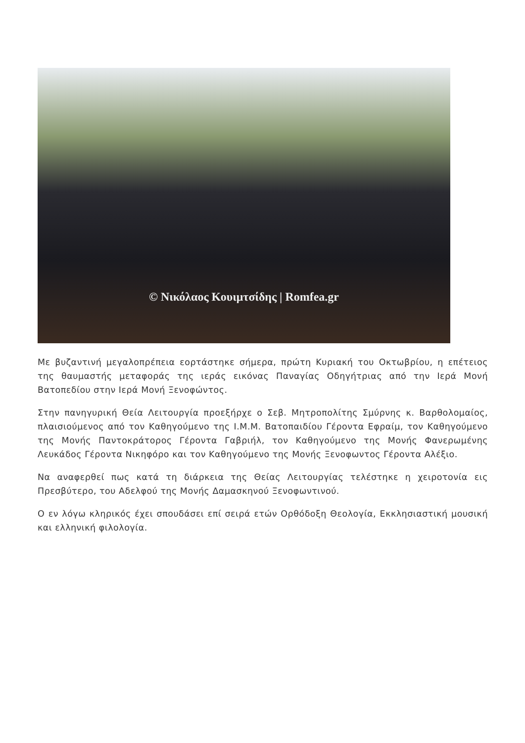© Νικόλαος Κουιμτσίδης | Romfea.gr
Με βυζαντινή μεγαλοπρέπεια εορτάστηκε σήμερα, πρώτη Κυριακή του Οκτωβρίου, η επέτειος της θαυμαστής μεταφοράς της ιεράς εικόνας Παναγίας Οδηγήτριας από την Ιερά Μονή Βατοπεδίου στην Ιερά Μονή Ξενοφώντος.
Στην πανηγυρική Θεία Λειτουργία προεξήρχε ο Σεβ. Μητροπολίτης Σμύρνης κ. Βαρθολομαίος, πλαισιούμενος από τον Καθηγούμενο της Ι.Μ.Μ. Βατοπαιδίου Γέροντα Εφραίμ, τον Καθηγούμενο της Μονής Παντοκράτορος Γέροντα Γαβριήλ, τον Καθηγούμενο της Μονής Φανερωμένης Λευκάδος Γέροντα Νικηφόρο και τον Καθηγούμενο της Μονής Ξενοφωντος Γέροντα Αλέξιο.
Να αναφερθεί πως κατά τη διάρκεια της Θείας Λειτουργίας τελέστηκε η χειροτονία εις Πρεσβύτερο, του Αδελφού της Μονής Δαμασκηνού Ξενοφωντινού.
Ο εν λόγω κληρικός έχει σπουδάσει επί σειρά ετών Ορθόδοξη Θεολογία, Εκκλησιαστική μουσική και ελληνική φιλολογία.